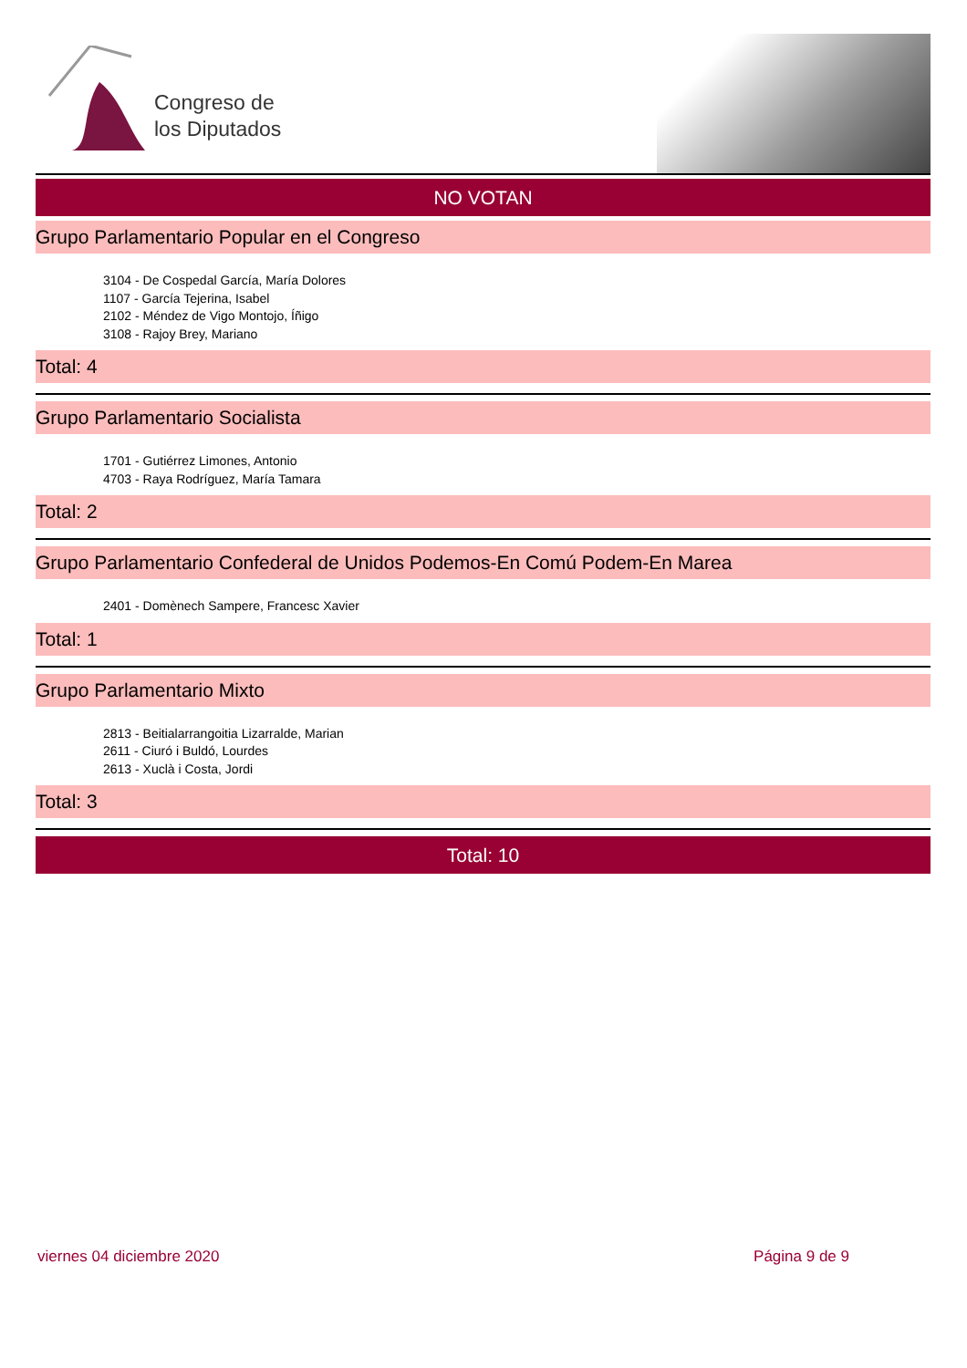Congreso de
los Diputados
NO VOTAN
Grupo Parlamentario Popular en el Congreso
3104 - De Cospedal García, María Dolores
1107 - García Tejerina, Isabel
2102 - Méndez de Vigo Montojo, Íñigo
3108 - Rajoy Brey, Mariano
Total: 4
Grupo Parlamentario Socialista
1701 - Gutiérrez Limones, Antonio
4703 - Raya Rodríguez, María Tamara
Total: 2
Grupo Parlamentario Confederal de Unidos Podemos-En Comú Podem-En Marea
2401 - Domènech Sampere, Francesc Xavier
Total: 1
Grupo Parlamentario Mixto
2813 - Beitialarrangoitia Lizarralde, Marian
2611 - Ciuró i Buldó, Lourdes
2613 - Xuclà i Costa, Jordi
Total: 3
Total: 10
viernes 04 diciembre 2020 Página 9 de 9